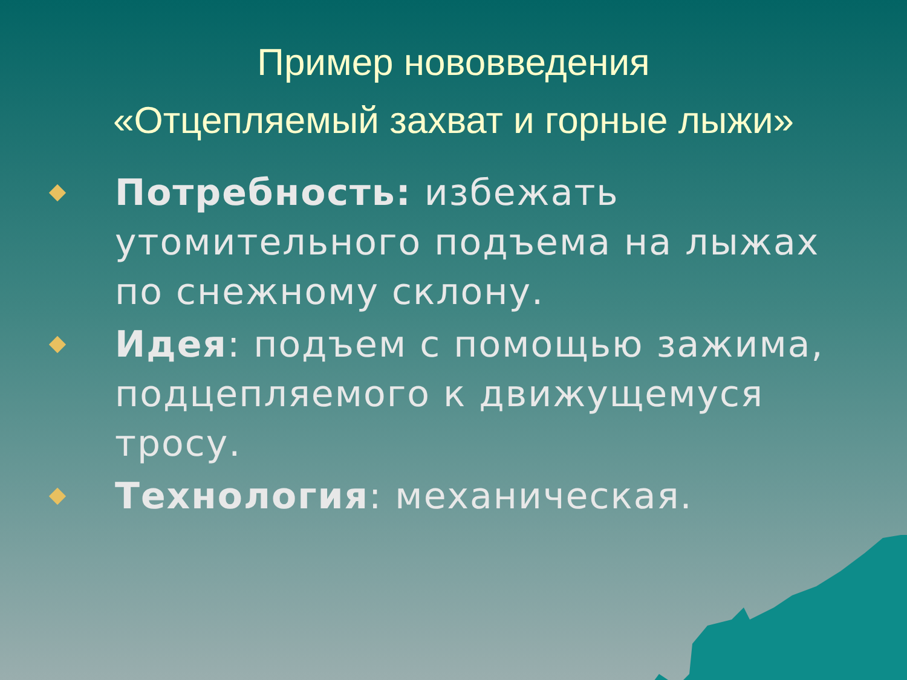Пример нововведения
«Отцепляемый захват и горные лыжи»
Потребность: избежать утомительного подъема на лыжах по снежному склону.
Идея: подъем с помощью зажима, подцепляемого к движущемуся тросу.
Технология: механическая.